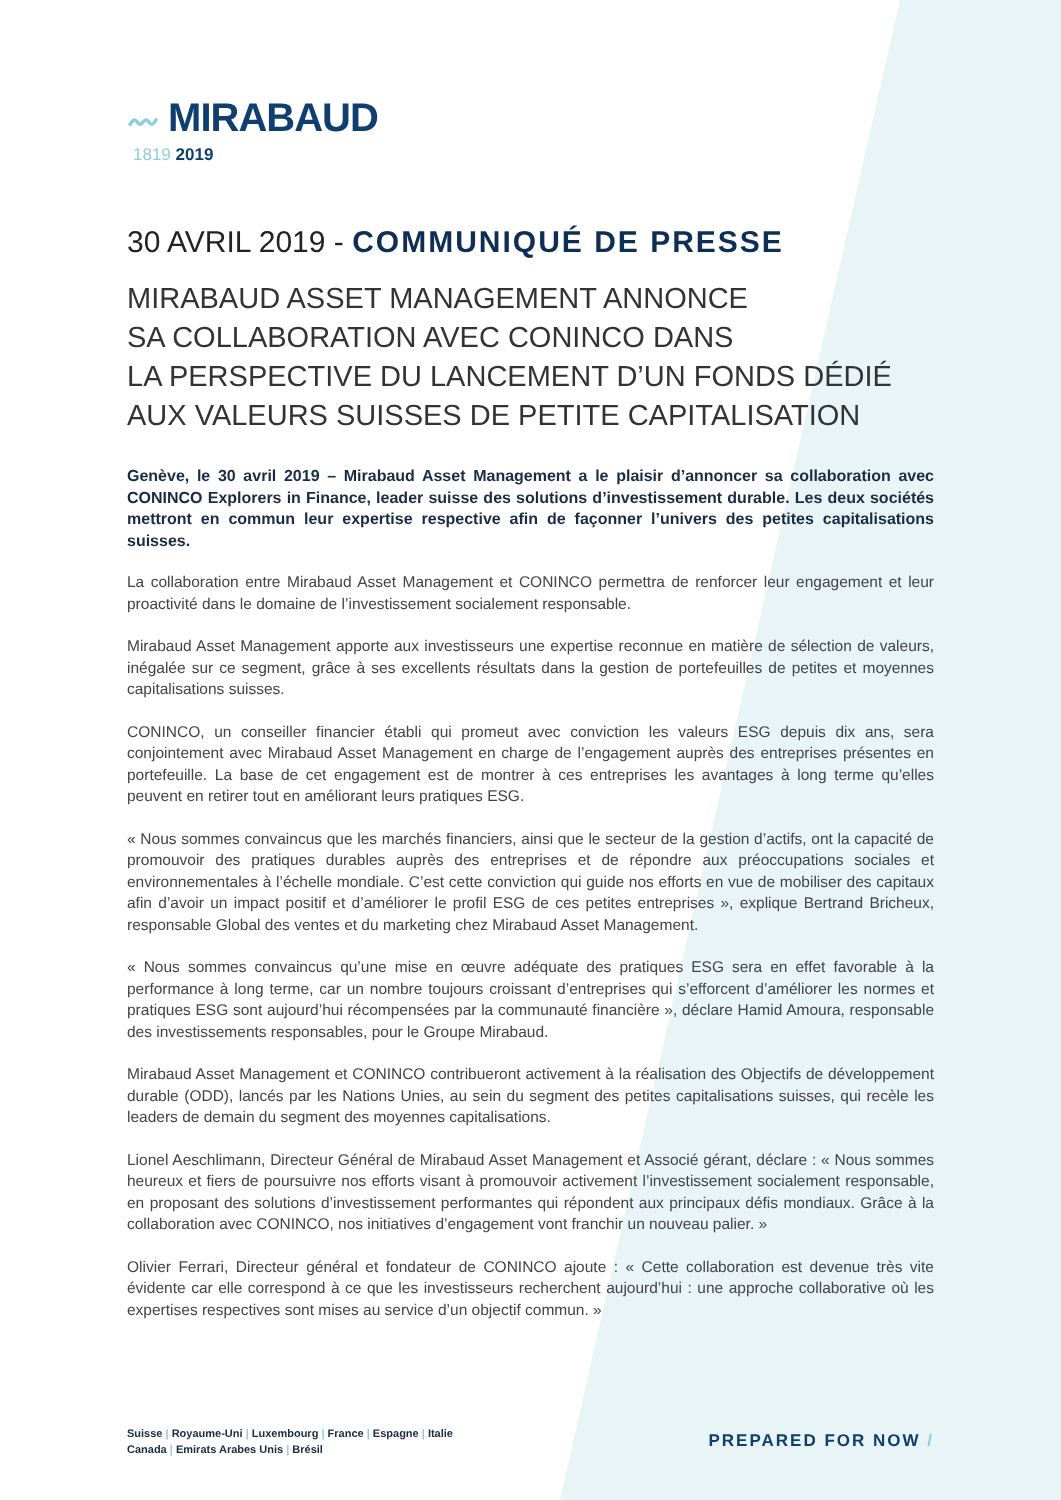〰 MIRABAUD
1819 2019
30 AVRIL 2019 - COMMUNIQUÉ DE PRESSE
MIRABAUD ASSET MANAGEMENT ANNONCE
SA COLLABORATION AVEC CONINCO DANS
LA PERSPECTIVE DU LANCEMENT D’UN FONDS DÉDIÉ
AUX VALEURS SUISSES DE PETITE CAPITALISATION
Genève, le 30 avril 2019 – Mirabaud Asset Management a le plaisir d’annoncer sa collaboration avec CONINCO Explorers in Finance, leader suisse des solutions d’investissement durable. Les deux sociétés mettront en commun leur expertise respective afin de façonner l’univers des petites capitalisations suisses.
La collaboration entre Mirabaud Asset Management et CONINCO permettra de renforcer leur engagement et leur proactivité dans le domaine de l’investissement socialement responsable.
Mirabaud Asset Management apporte aux investisseurs une expertise reconnue en matière de sélection de valeurs, inégalée sur ce segment, grâce à ses excellents résultats dans la gestion de portefeuilles de petites et moyennes capitalisations suisses.
CONINCO, un conseiller financier établi qui promeut avec conviction les valeurs ESG depuis dix ans, sera conjointement avec Mirabaud Asset Management en charge de l’engagement auprès des entreprises présentes en portefeuille. La base de cet engagement est de montrer à ces entreprises les avantages à long terme qu’elles peuvent en retirer tout en améliorant leurs pratiques ESG.
« Nous sommes convaincus que les marchés financiers, ainsi que le secteur de la gestion d’actifs, ont la capacité de promouvoir des pratiques durables auprès des entreprises et de répondre aux préoccupations sociales et environnementales à l’échelle mondiale. C’est cette conviction qui guide nos efforts en vue de mobiliser des capitaux afin d’avoir un impact positif et d’améliorer le profil ESG de ces petites entreprises », explique Bertrand Bricheux, responsable Global des ventes et du marketing chez Mirabaud Asset Management.
« Nous sommes convaincus qu’une mise en œuvre adéquate des pratiques ESG sera en effet favorable à la performance à long terme, car un nombre toujours croissant d’entreprises qui s’efforcent d’améliorer les normes et pratiques ESG sont aujourd’hui récompensées par la communauté financière », déclare Hamid Amoura, responsable des investissements responsables, pour le Groupe Mirabaud.
Mirabaud Asset Management et CONINCO contribueront activement à la réalisation des Objectifs de développement durable (ODD), lancés par les Nations Unies, au sein du segment des petites capitalisations suisses, qui recèle les leaders de demain du segment des moyennes capitalisations.
Lionel Aeschlimann, Directeur Général de Mirabaud Asset Management et Associé gérant, déclare : « Nous sommes heureux et fiers de poursuivre nos efforts visant à promouvoir activement l’investissement socialement responsable, en proposant des solutions d’investissement performantes qui répondent aux principaux défis mondiaux. Grâce à la collaboration avec CONINCO, nos initiatives d’engagement vont franchir un nouveau palier. »
Olivier Ferrari, Directeur général et fondateur de CONINCO ajoute : « Cette collaboration est devenue très vite évidente car elle correspond à ce que les investisseurs recherchent aujourd’hui : une approche collaborative où les expertises respectives sont mises au service d’un objectif commun. »
Suisse | Royaume-Uni | Luxembourg | France | Espagne | Italie
Canada | Emirats Arabes Unis | Brésil
PREPARED FOR NOW /